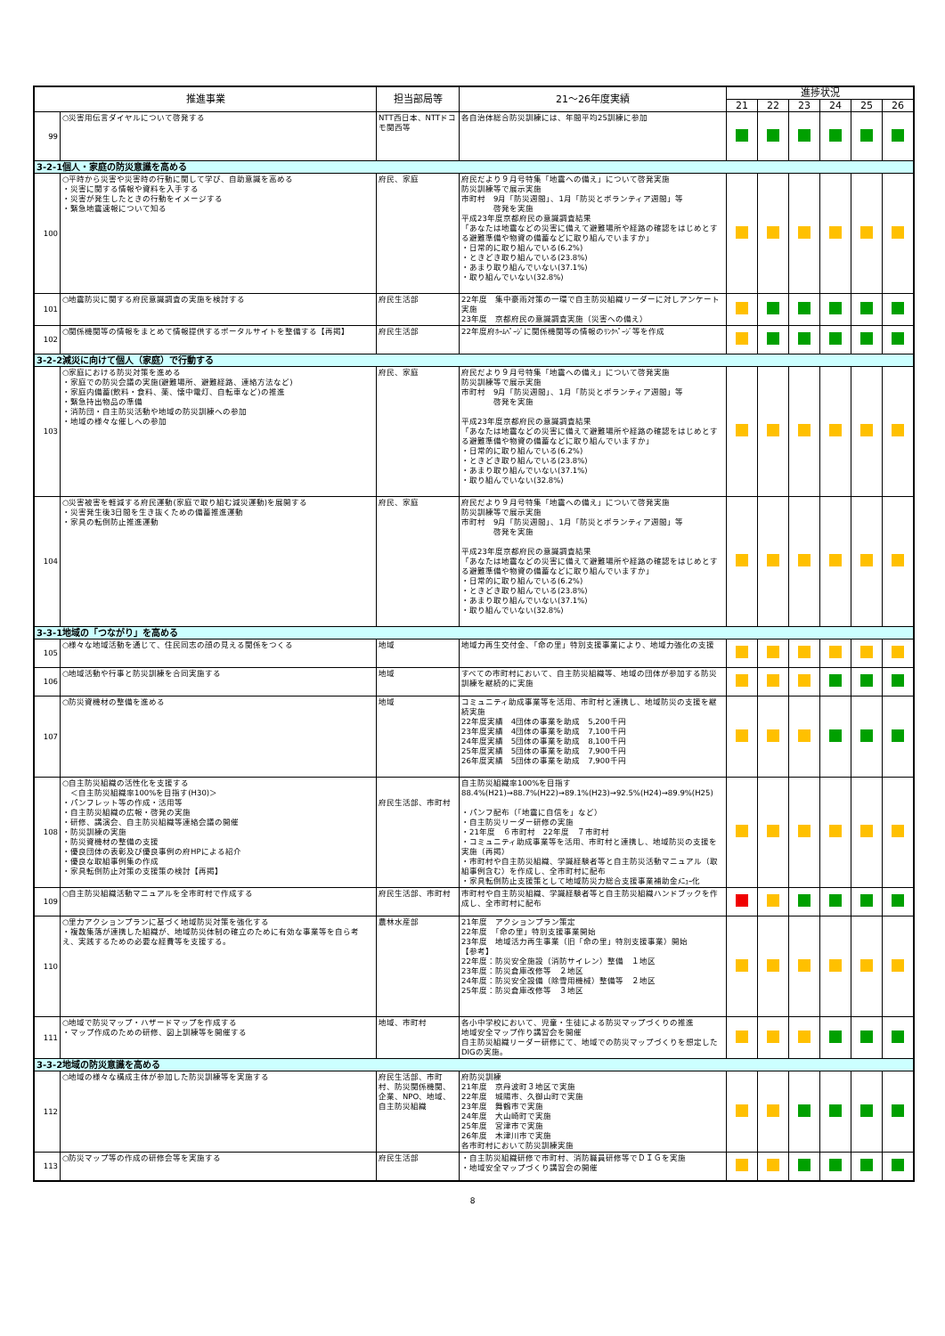| 推進事業 | | 担当部局等 | 21～26年度実績 | 進捗状況 | | | | | |
| --- | --- | --- | --- | --- | --- | --- | --- | --- | --- |
| | | | | 21 | 22 | 23 | 24 | 25 | 26 |
| 99 | ○災害用伝言ダイヤルについて啓発する | NTT西日本、NTTドコモ関西等 | 各自治体総合防災訓練には、年間平均25訓練に参加 | | | | | | |
| 3-2-1個人・家庭の防災意識を高める | | | | | | | | | |
| 100 | ○平時から災害や災害時の行動に関して学び、自助意識を高める ・災害に関する情報や資料を入手する ・災害が発生したときの行動をイメージする ・緊急地震速報について知る | 府民、家庭 | 府民だより９月号特集「地震への備え」について啓発実施 防災訓練等で展示実施 市町村 9月「防災週間」、1月「防災とボランティア週間」等 啓発を実施 平成23年度京都府民の意識調査結果 「あなたは地震などの災害に備えて避難場所や経路の確認をはじめとする避難準備や物資の備蓄などに取り組んでいますか」 ・日常的に取り組んでいる(6.2%) ・ときどき取り組んでいる(23.8%) ・あまり取り組んでいない(37.1%) ・取り組んでいない(32.8%) | | | | | | |
| 101 | ○地震防災に関する府民意識調査の実施を検討する | 府民生活部 | 22年度 集中豪雨対策の一環で自主防災組織リーダーに対しアンケート実施 23年度 京都府民の意識調査実施（災害への備え） | | | | | | |
| 102 | ○関係機関等の情報をまとめて情報提供するポータルサイトを整備する【再掲】 | 府民生活部 | 22年度府ﾎｰﾑﾍﾟｰｼﾞに関係機関等の情報のﾘﾝｸﾍﾟｰｼﾞ等を作成 | | | | | | |
| 3-2-2減災に向けて個人（家庭）で行動する | | | | | | | | | |
| 103 | ○家庭における防災対策を進める ・家庭での防災会議の実施(避難場所、避難経路、連絡方法など) ・家庭内備蓄(飲料・食料、薬、懐中電灯、自転車など)の推進 ・緊急持出物品の準備 ・消防団・自主防災活動や地域の防災訓練への参加 ・地域の様々な催しへの参加 | 府民、家庭 | 府民だより９月号特集「地震への備え」について啓発実施 防災訓練等で展示実施 市町村 9月「防災週間」、1月「防災とボランティア週間」等 啓発を実施 平成23年度京都府民の意識調査結果 「あなたは地震などの災害に備えて避難場所や経路の確認をはじめとする避難準備や物資の備蓄などに取り組んでいますか」 ・日常的に取り組んでいる(6.2%) ・ときどき取り組んでいる(23.8%) ・あまり取り組んでいない(37.1%) ・取り組んでいない(32.8%) | | | | | | |
| 104 | ○災害被害を軽減する府民運動(家庭で取り組む減災運動)を展開する ・災害発生後3日間を生き抜くための備蓄推進運動 ・家具の転倒防止推進運動 | 府民、家庭 | 府民だより９月号特集「地震への備え」について啓発実施 防災訓練等で展示実施 市町村 9月「防災週間」、1月「防災とボランティア週間」等 啓発を実施 平成23年度京都府民の意識調査結果 「あなたは地震などの災害に備えて避難場所や経路の確認をはじめとする避難準備や物資の備蓄などに取り組んでいますか」 ・日常的に取り組んでいる(6.2%) ・ときどき取り組んでいる(23.8%) ・あまり取り組んでいない(37.1%) ・取り組んでいない(32.8%) | | | | | | |
| 3-3-1地域の「つながり」を高める | | | | | | | | | |
| 105 | ○様々な地域活動を通じて、住民同志の顔の見える関係をつくる | 地域 | 地域力再生交付金、「命の里」特別支援事業により、地域力強化の支援 | | | | | | |
| 106 | ○地域活動や行事と防災訓練を合同実施する | 地域 | すべての市町村において、自主防災組織等、地域の団体が参加する防災訓練を継続的に実施 | | | | | | |
| 107 | ○防災資機材の整備を進める | 地域 | コミュニティ助成事業等を活用、市町村と連携し、地域防災の支援を継続実施 22年度実績 4団体の事業を助成 5,200千円 23年度実績 4団体の事業を助成 7,100千円 24年度実績 5団体の事業を助成 8,100千円 25年度実績 5団体の事業を助成 7,900千円 26年度実績 5団体の事業を助成 7,900千円 | | | | | | |
| 108 | ○自主防災組織の活性化を支援する ＜自主防災組織率100%を目指す(H30)＞ ・パンフレット等の作成・活用等 ・自主防災組織の広報・啓発の実施 ・研修、講演会、自主防災組織等連絡会議の開催 ・防災訓練の実施 ・防災資機材の整備の支援 ・優良団体の表彰及び優良事例の府HPによる紹介 ・優良な取組事例集の作成 ・家具転倒防止対策の支援策の検討【再掲】 | 府民生活部、市町村 | 自主防災組織率100%を目指す 88.4%(H21)→88.7%(H22)→89.1%(H23)→92.5%(H24)→89.9%(H25) ・パンフ配布（「地震に自信を」など） ・自主防災リーダー研修の実施 ・21年度 ６市町村 22年度 ７市町村 ・コミュニティ助成事業等を活用、市町村と連携し、地域防災の支援を実施（再掲） ・市町村や自主防災組織、学識経験者等と自主防災活動マニュアル（取組事例含む）を作成し、全市町村に配布 ・家具転倒防止支援策として地域防災力総合支援事業補助金ﾒﾆｭｰ化 | | | | | | |
| 109 | ○自主防災組織活動マニュアルを全市町村で作成する | 府民生活部、市町村 | 市町村や自主防災組織、学識経験者等と自主防災組織ハンドブックを作成し、全市町村に配布 | | | | | | |
| 110 | ○里力アクションプランに基づく地域防災対策を強化する ・複数集落が連携した組織が、地域防災体制の確立のために有効な事業等を自ら考え、実践するための必要な経費等を支援する。 | 農林水産部 | 21年度 アクションプラン策定 22年度 「命の里」特別支援事業開始 23年度 地域活力再生事業（旧「命の里」特別支援事業）開始 【参考】 22年度：防災安全施設（消防サイレン）整備 １地区 23年度：防災倉庫改修等 ２地区 24年度：防災安全設備（除雪用機械）整備等 ２地区 25年度：防災倉庫改修等 ３地区 | | | | | | |
| 111 | ○地域で防災マップ・ハザードマップを作成する ・マップ作成のための研修、図上訓練等を開催する | 地域、市町村 | 各小中学校において、児童・生徒による防災マップづくりの推進 地域安全マップ作り講習会を開催 自主防災組織リーダー研修にて、地域での防災マップづくりを想定したDIGの実施。 | | | | | | |
| 3-3-2地域の防災意識を高める | | | | | | | | | |
| 112 | ○地域の様々な構成主体が参加した防災訓練等を実施する | 府民生活部、市町村、防災関係機関、企業、NPO、地域、自主防災組織 | 府防災訓練 21年度 京丹波町３地区で実施 22年度 城陽市、久御山町で実施 23年度 舞鶴市で実施 24年度 大山崎町で実施 25年度 宮津市で実施 26年度 木津川市で実施 各市町村において防災訓練実施 | | | | | | |
| 113 | ○防災マップ等の作成の研修会等を実施する | 府民生活部 | ・自主防災組織研修で市町村、消防職員研修等でＤＩＧを実施 ・地域安全マップづくり講習会の開催 | | | | | | |
8